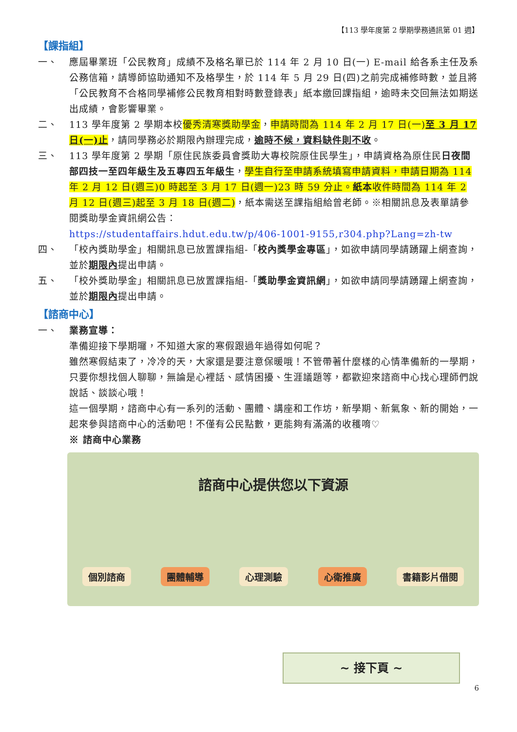【113 學年度第 2 學期學務通訊第 01 週】
【課指組】
一、 應屆畢業班「公民教育」成績不及格名單已於 114 年 2 月 10 日(一) E-mail 給各系主任及系公務信箱，請導師協助通知不及格學生，於 114 年 5 月 29 日(四)之前完成補修時數，並且將「公民教育不合格同學補修公民教育相對時數登錄表」紙本繳回課指組，逾時未交回無法如期送出成績，會影響畢業。
二、 113 學年度第 2 學期本校優秀清寒獎助學金，申請時間為 114 年 2 月 17 日(一)至 3 月 17 日(一)止，請同學務必於期限內辦理完成，逾時不候，資料缺件則不收。
三、 113 學年度第 2 學期「原住民族委員會獎助大專校院原住民學生」，申請資格為原住民日夜間部四技一至四年級生及五專四五年級生，學生自行至申請系統填寫申請資料，申請日期為 114 年 2 月 12 日(週三)0 時起至 3 月 17 日(週一)23 時 59 分止。紙本收件時間為 114 年 2 月 12 日(週三)起至 3 月 18 日(週二)，紙本需送至課指組給曾老師。※相關訊息及表單請參閱獎助學金資訊網公告：
https://studentaffairs.hdut.edu.tw/p/406-1001-9155,r304.php?Lang=zh-tw
四、 「校內獎助學金」相關訊息已放置課指組-「校內獎學金專區」，如欲申請同學請踴躍上網查詢， 並於期限內提出申請。
五、 「校外獎助學金」相關訊息已放置課指組-「獎助學金資訊網」，如欲申請同學請踴躍上網查詢， 並於期限內提出申請。
【諮商中心】
一、 業務宣導：
準備迎接下學期囉，不知道大家的寒假跟過年過得如何呢？
雖然寒假結束了，冷冷的天，大家還是要注意保暖哦！不管帶著什麼樣的心情準備新的一學期，只要你想找個人聊聊，無論是心裡話、感情困擾、生涯議題等，都歡迎來諮商中心找心理師們說說話、談談心哦！
這一個學期，諮商中心有一系列的活動、團體、講座和工作坊，新學期、新氣象、新的開始，一起來參與諮商中心的活動吧！不僅有公民點數，更能夠有滿滿的收穫唷♡
※ 諮商中心業務
諮商中心提供您以下資源
個別諮商 團體輔導 心理測驗 心衛推廣 書籍影片借閱
~ 接下頁 ~
6